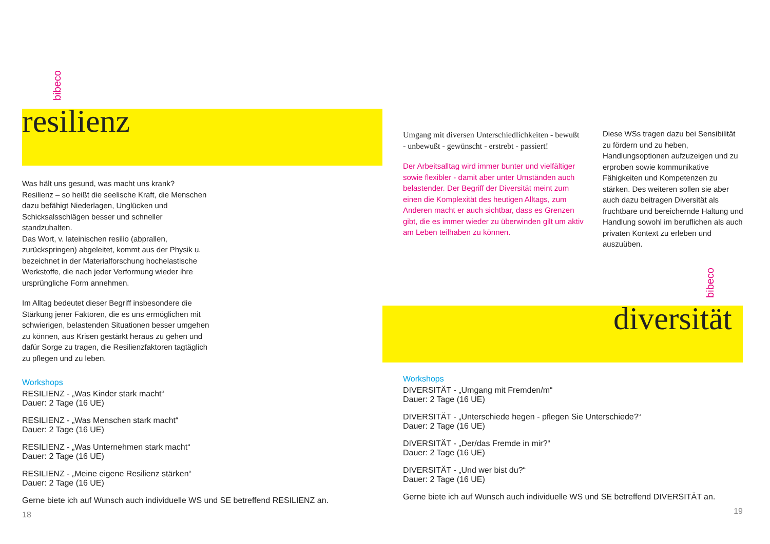bibeco
bibeco
resilienz
Was hält uns gesund, was macht uns krank?
Resilienz – so heißt die seelische Kraft, die Menschen dazu befähigt Niederlagen, Unglücken und Schicksalsschlägen besser und schneller standzuhalten.
Das Wort, v. lateinischen resilio (abprallen, zurückspringen) abgeleitet, kommt aus der Physik u. bezeichnet in der Materialforschung hochelastische Werkstoffe, die nach jeder Verformung wieder ihre ursprüngliche Form annehmen.
Im Alltag bedeutet dieser Begriff insbesondere die Stärkung jener Faktoren, die es uns ermöglichen mit schwierigen, belastenden Situationen besser umgehen zu können, aus Krisen gestärkt heraus zu gehen und dafür Sorge zu tragen, die Resilienzfaktoren tagtäglich zu pflegen und zu leben.
Workshops
RESILIENZ - „Was Kinder stark macht“
Dauer: 2 Tage (16 UE)
RESILIENZ - „Was Menschen stark macht“
Dauer: 2 Tage (16 UE)
RESILIENZ - „Was Unternehmen stark macht“
Dauer: 2 Tage (16 UE)
RESILIENZ - „Meine eigene Resilienz stärken“
Dauer: 2 Tage (16 UE)
Gerne biete ich auf Wunsch auch individuelle WS und SE betreffend RESILIENZ an.
18
Umgang mit diversen Unterschiedlichkeiten - bewußt - unbewußt - gewünscht - erstrebt - passiert!
Der Arbeitsalltag wird immer bunter und vielfältiger sowie flexibler - damit aber unter Umständen auch belastender. Der Begriff der Diversität meint zum einen die Komplexität des heutigen Alltags, zum Anderen macht er auch sichtbar, dass es Grenzen gibt, die es immer wieder zu überwinden gilt um aktiv am Leben teilhaben zu können.
Diese WSs tragen dazu bei Sensibilität zu fördern und zu heben, Handlungsoptionen aufzuzeigen und zu erproben sowie kommunikative Fähigkeiten und Kompetenzen zu stärken. Des weiteren sollen sie aber auch dazu beitragen Diversität als fruchtbare und bereichernde Haltung und Handlung sowohl im beruflichen als auch privaten Kontext zu erleben und auszuüben.
diversität
Workshops
DIVERSITÄT - „Umgang mit Fremden/m“
Dauer: 2 Tage (16 UE)
DIVERSITÄT - „Unterschiede hegen - pflegen Sie Unterschiede?“
Dauer: 2 Tage (16 UE)
DIVERSITÄT - „Der/das Fremde in mir?“
Dauer: 2 Tage (16 UE)
DIVERSITÄT - „Und wer bist du?“
Dauer: 2 Tage (16 UE)
Gerne biete ich auf Wunsch auch individuelle WS und SE betreffend DIVERSITÄT an.
19